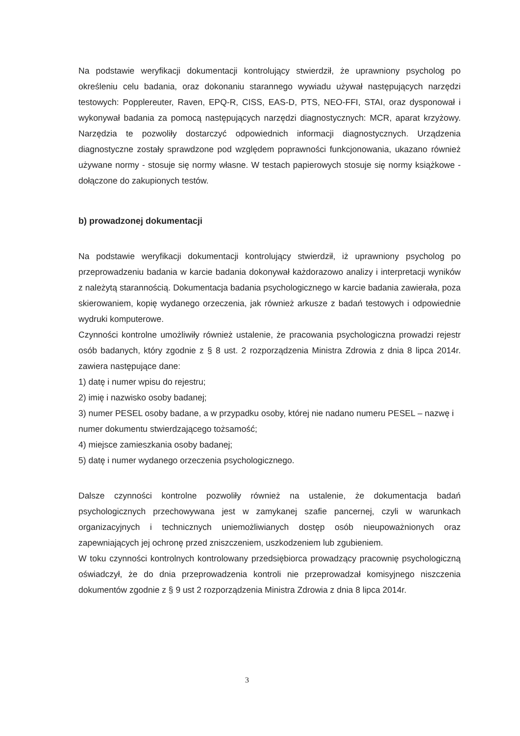Na podstawie weryfikacji dokumentacji kontrolujący stwierdził, że uprawniony psycholog po określeniu celu badania, oraz dokonaniu starannego wywiadu używał następujących narzędzi testowych: Popplereuter, Raven, EPQ-R, CISS, EAS-D, PTS, NEO-FFI, STAI, oraz dysponował i wykonywał badania za pomocą następujących narzędzi diagnostycznych: MCR, aparat krzyżowy. Narzędzia te pozwoliły dostarczyć odpowiednich informacji diagnostycznych. Urządzenia diagnostyczne zostały sprawdzone pod względem poprawności funkcjonowania, ukazano również używane normy - stosuje się normy własne. W testach papierowych stosuje się normy książkowe - dołączone do zakupionych testów.
b) prowadzonej dokumentacji
Na podstawie weryfikacji dokumentacji kontrolujący stwierdził, iż uprawniony psycholog po przeprowadzeniu badania w karcie badania dokonywał każdorazowo analizy i interpretacji wyników z należytą starannością. Dokumentacja badania psychologicznego w karcie badania zawierała, poza skierowaniem, kopię wydanego orzeczenia, jak również arkusze z badań testowych i odpowiednie wydruki komputerowe.
Czynności kontrolne umożliwiły również ustalenie, że pracowania psychologiczna prowadzi rejestr osób badanych, który zgodnie z § 8 ust. 2 rozporządzenia Ministra Zdrowia z dnia 8 lipca 2014r. zawiera następujące dane:
1) datę i numer wpisu do rejestru;
2) imię i nazwisko osoby badanej;
3) numer PESEL osoby badane, a w przypadku osoby, której nie nadano numeru PESEL – nazwę i numer dokumentu stwierdzającego tożsamość;
4) miejsce zamieszkania osoby badanej;
5) datę i numer wydanego orzeczenia psychologicznego.
Dalsze czynności kontrolne pozwoliły również na ustalenie, że dokumentacja badań psychologicznych przechowywana jest w zamykanej szafie pancernej, czyli w warunkach organizacyjnych i technicznych uniemożliwianych dostęp osób nieupoważnionych oraz zapewniających jej ochronę przed zniszczeniem, uszkodzeniem lub zgubieniem.
W toku czynności kontrolnych kontrolowany przedsiębiorca prowadzący pracownię psychologiczną oświadczył, że do dnia przeprowadzenia kontroli nie przeprowadzał komisyjnego niszczenia dokumentów zgodnie z § 9 ust 2 rozporządzenia Ministra Zdrowia z dnia 8 lipca 2014r.
3